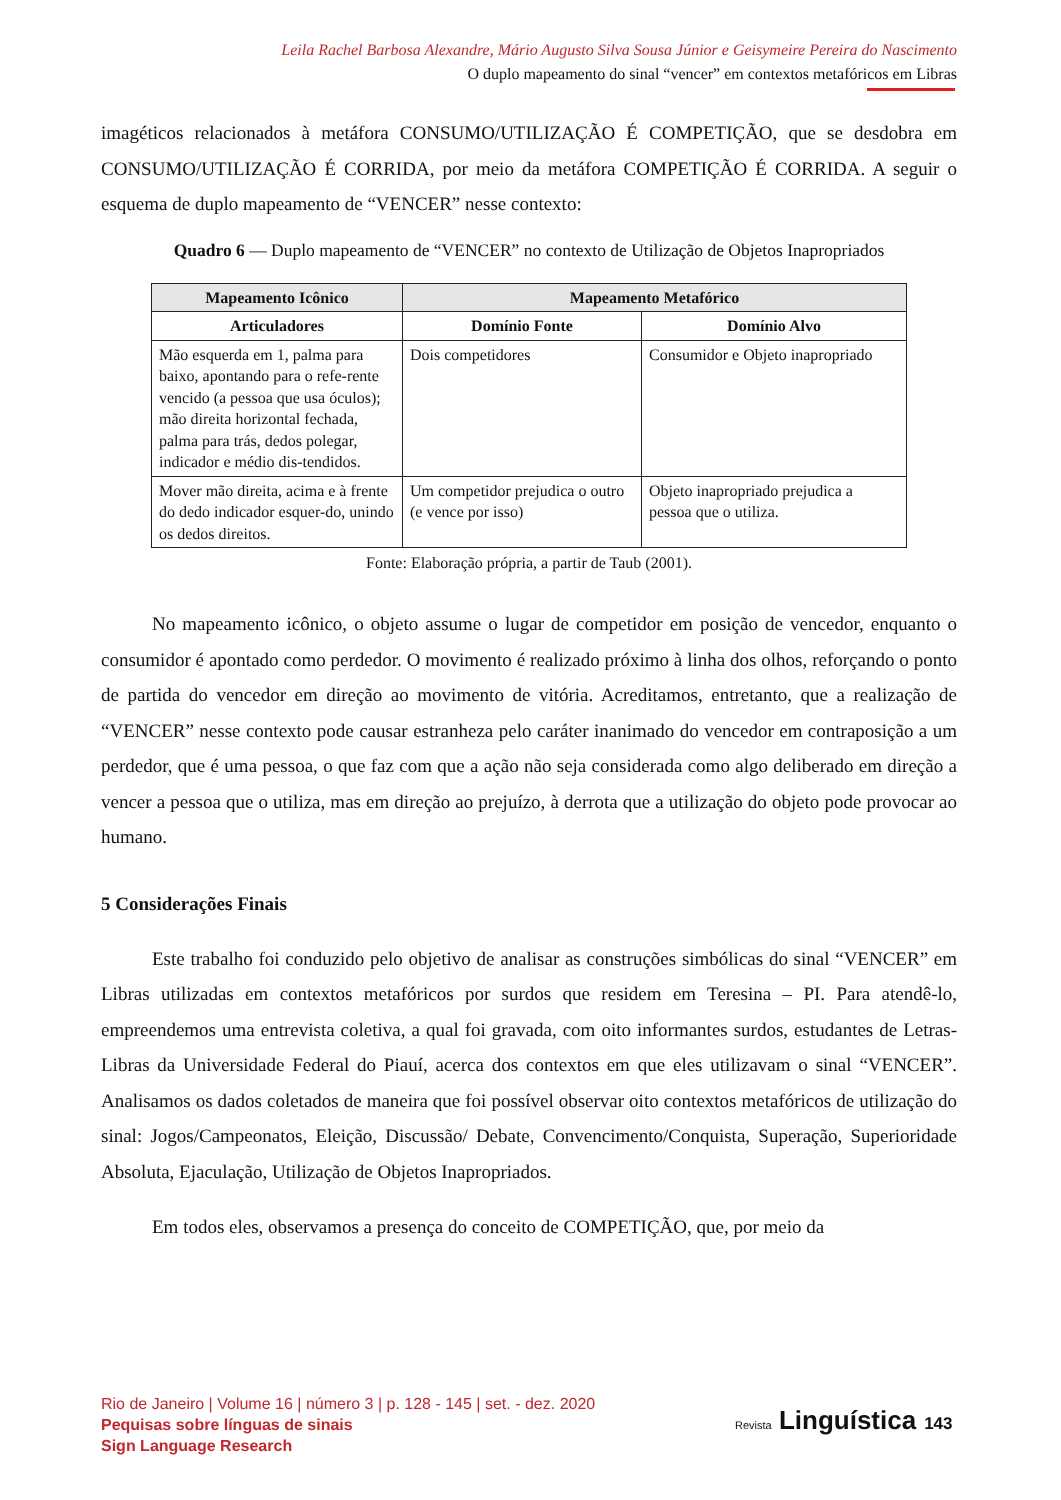Leila Rachel Barbosa Alexandre, Mário Augusto Silva Sousa Júnior e Geisymeire Pereira do Nascimento
O duplo mapeamento do sinal “vencer” em contextos metafóricos em Libras
imagéticos relacionados à metáfora CONSUMO/UTILIZAÇÃO É COMPETIÇÃO, que se desdobra em CONSUMO/UTILIZAÇÃO É CORRIDA, por meio da metáfora COMPETIÇÃO É CORRIDA. A seguir o esquema de duplo mapeamento de “VENCER” nesse contexto:
Quadro 6 — Duplo mapeamento de “VENCER” no contexto de Utilização de Objetos Inapropriados
| Mapeamento Icônico | Mapeamento Metafórico | |
| --- | --- | --- |
| Articuladores | Domínio Fonte | Domínio Alvo |
| Mão esquerda em 1, palma para baixo, apontando para o refe-rente vencido (a pessoa que usa óculos); mão direita horizontal fechada, palma para trás, dedos polegar, indicador e médio dis-tendidos. | Dois competidores | Consumidor e Objeto inapropriado |
| Mover mão direita, acima e à frente do dedo indicador esquer-do, unindo os dedos direitos. | Um competidor prejudica o outro (e vence por isso) | Objeto inapropriado prejudica a pessoa que o utiliza. |
Fonte: Elaboração própria, a partir de Taub (2001).
No mapeamento icônico, o objeto assume o lugar de competidor em posição de vencedor, enquanto o consumidor é apontado como perdedor. O movimento é realizado próximo à linha dos olhos, reforçando o ponto de partida do vencedor em direção ao movimento de vitória. Acreditamos, entretanto, que a realização de “VENCER” nesse contexto pode causar estranheza pelo caráter inanimado do vencedor em contraposição a um perdedor, que é uma pessoa, o que faz com que a ação não seja considerada como algo deliberado em direção a vencer a pessoa que o utiliza, mas em direção ao prejuízo, à derrota que a utilização do objeto pode provocar ao humano.
5 Considerações Finais
Este trabalho foi conduzido pelo objetivo de analisar as construções simbólicas do sinal “VENCER” em Libras utilizadas em contextos metafóricos por surdos que residem em Teresina – PI. Para atendê-lo, empreendemos uma entrevista coletiva, a qual foi gravada, com oito informantes surdos, estudantes de Letras-Libras da Universidade Federal do Piauí, acerca dos contextos em que eles utilizavam o sinal “VENCER”. Analisamos os dados coletados de maneira que foi possível observar oito contextos metafóricos de utilização do sinal: Jogos/Campeonatos, Eleição, Discussão/ Debate, Convencimento/Conquista, Superação, Superioridade Absoluta, Ejaculação, Utilização de Objetos Inapropriados.
Em todos eles, observamos a presença do conceito de COMPETIÇÃO, que, por meio da
Rio de Janeiro | Volume 16 | número 3 | p. 128 - 145 | set. - dez. 2020
Pequisas sobre línguas de sinais
Sign Language Research
Revista Linguística 143